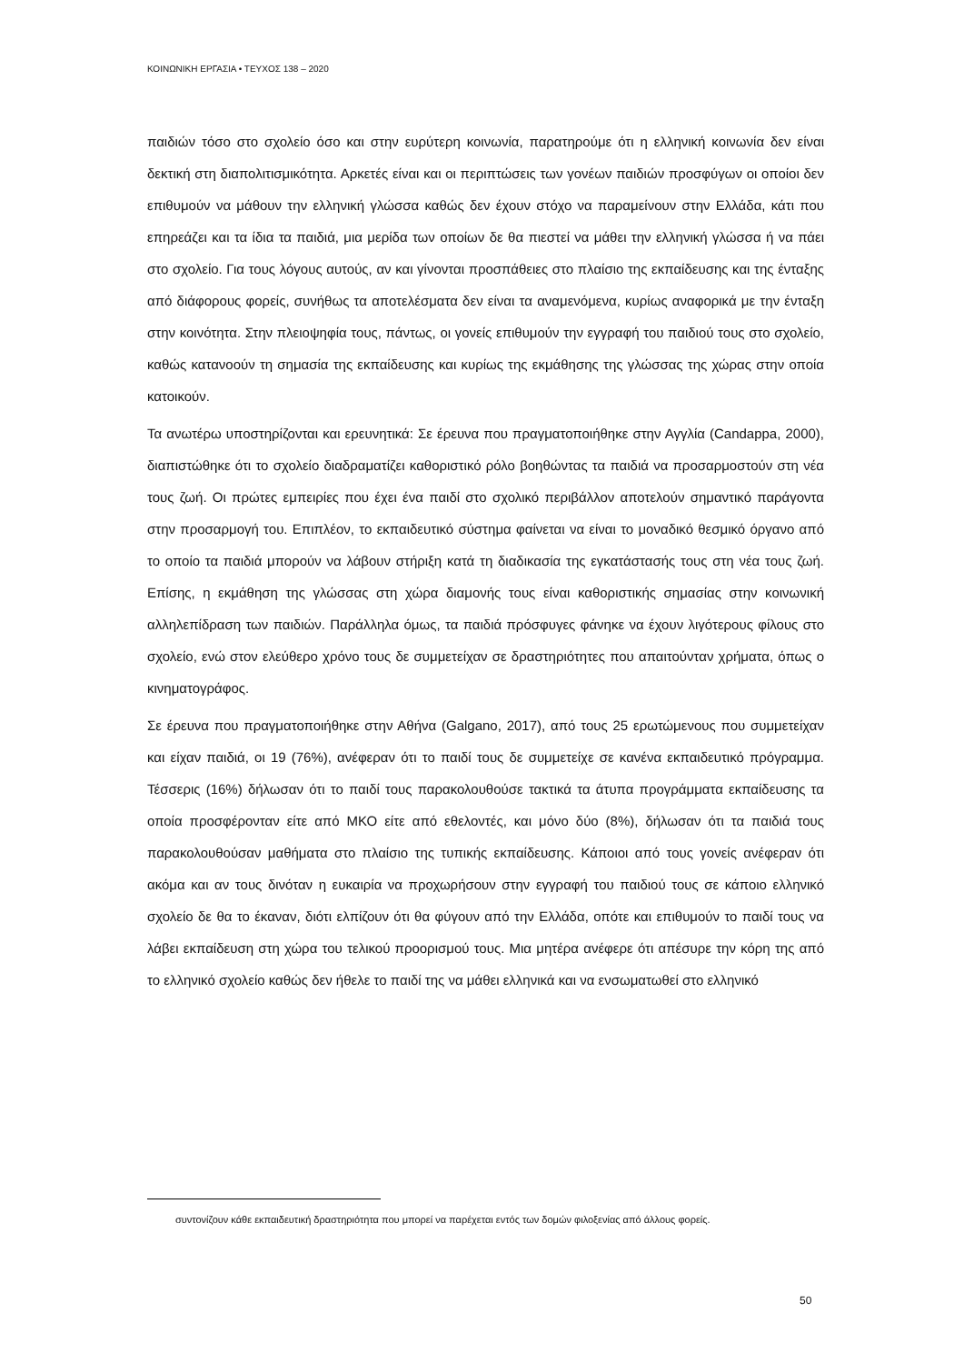ΚΟΙΝΩΝΙΚΗ ΕΡΓΑΣΙΑ • ΤΕΥΧΟΣ 138 – 2020
παιδιών τόσο στο σχολείο όσο και στην ευρύτερη κοινωνία, παρατηρούμε ότι η ελληνική κοινωνία δεν είναι δεκτική στη διαπολιτισμικότητα. Αρκετές είναι και οι περιπτώσεις των γονέων παιδιών προσφύγων οι οποίοι δεν επιθυμούν να μάθουν την ελληνική γλώσσα καθώς δεν έχουν στόχο να παραμείνουν στην Ελλάδα, κάτι που επηρεάζει και τα ίδια τα παιδιά, μια μερίδα των οποίων δε θα πιεστεί να μάθει την ελληνική γλώσσα ή να πάει στο σχολείο. Για τους λόγους αυτούς, αν και γίνονται προσπάθειες στο πλαίσιο της εκπαίδευσης και της ένταξης από διάφορους φορείς, συνήθως τα αποτελέσματα δεν είναι τα αναμενόμενα, κυρίως αναφορικά με την ένταξη στην κοινότητα. Στην πλειοψηφία τους, πάντως, οι γονείς επιθυμούν την εγγραφή του παιδιού τους στο σχολείο, καθώς κατανοούν τη σημασία της εκπαίδευσης και κυρίως της εκμάθησης της γλώσσας της χώρας στην οποία κατοικούν.
Τα ανωτέρω υποστηρίζονται και ερευνητικά: Σε έρευνα που πραγματοποιήθηκε στην Αγγλία (Candappa, 2000), διαπιστώθηκε ότι το σχολείο διαδραματίζει καθοριστικό ρόλο βοηθώντας τα παιδιά να προσαρμοστούν στη νέα τους ζωή. Οι πρώτες εμπειρίες που έχει ένα παιδί στο σχολικό περιβάλλον αποτελούν σημαντικό παράγοντα στην προσαρμογή του. Επιπλέον, το εκπαιδευτικό σύστημα φαίνεται να είναι το μοναδικό θεσμικό όργανο από το οποίο τα παιδιά μπορούν να λάβουν στήριξη κατά τη διαδικασία της εγκατάστασής τους στη νέα τους ζωή. Επίσης, η εκμάθηση της γλώσσας στη χώρα διαμονής τους είναι καθοριστικής σημασίας στην κοινωνική αλληλεπίδραση των παιδιών. Παράλληλα όμως, τα παιδιά πρόσφυγες φάνηκε να έχουν λιγότερους φίλους στο σχολείο, ενώ στον ελεύθερο χρόνο τους δε συμμετείχαν σε δραστηριότητες που απαιτούνταν χρήματα, όπως ο κινηματογράφος.
Σε έρευνα που πραγματοποιήθηκε στην Αθήνα (Galgano, 2017), από τους 25 ερωτώμενους που συμμετείχαν και είχαν παιδιά, οι 19 (76%), ανέφεραν ότι το παιδί τους δε συμμετείχε σε κανένα εκπαιδευτικό πρόγραμμα. Τέσσερις (16%) δήλωσαν ότι το παιδί τους παρακολουθούσε τακτικά τα άτυπα προγράμματα εκπαίδευσης τα οποία προσφέρονταν είτε από ΜΚΟ είτε από εθελοντές, και μόνο δύο (8%), δήλωσαν ότι τα παιδιά τους παρακολουθούσαν μαθήματα στο πλαίσιο της τυπικής εκπαίδευσης. Κάποιοι από τους γονείς ανέφεραν ότι ακόμα και αν τους δινόταν η ευκαιρία να προχωρήσουν στην εγγραφή του παιδιού τους σε κάποιο ελληνικό σχολείο δε θα το έκαναν, διότι ελπίζουν ότι θα φύγουν από την Ελλάδα, οπότε και επιθυμούν το παιδί τους να λάβει εκπαίδευση στη χώρα του τελικού προορισμού τους. Μια μητέρα ανέφερε ότι απέσυρε την κόρη της από το ελληνικό σχολείο καθώς δεν ήθελε το παιδί της να μάθει ελληνικά και να ενσωματωθεί στο ελληνικό
συντονίζουν κάθε εκπαιδευτική δραστηριότητα που μπορεί να παρέχεται εντός των δομών φιλοξενίας από άλλους φορείς.
50